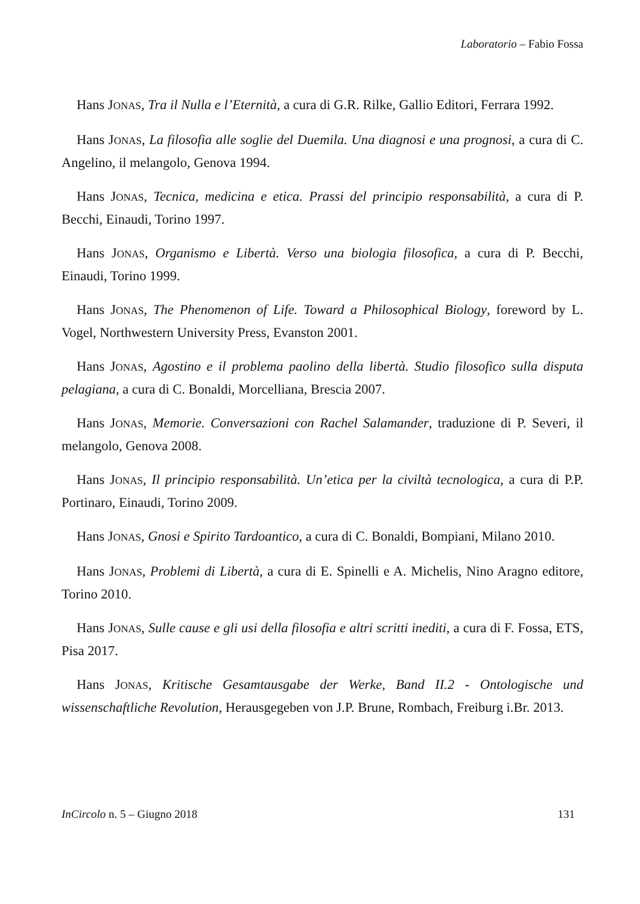Laboratorio – Fabio Fossa
Hans JONAS, Tra il Nulla e l’Eternità, a cura di G.R. Rilke, Gallio Editori, Ferrara 1992.
Hans JONAS, La filosofia alle soglie del Duemila. Una diagnosi e una prognosi, a cura di C. Angelino, il melangolo, Genova 1994.
Hans JONAS, Tecnica, medicina e etica. Prassi del principio responsabilità, a cura di P. Becchi, Einaudi, Torino 1997.
Hans JONAS, Organismo e Libertà. Verso una biologia filosofica, a cura di P. Becchi, Einaudi, Torino 1999.
Hans JONAS, The Phenomenon of Life. Toward a Philosophical Biology, foreword by L. Vogel, Northwestern University Press, Evanston 2001.
Hans JONAS, Agostino e il problema paolino della libertà. Studio filosofico sulla disputa pelagiana, a cura di C. Bonaldi, Morcelliana, Brescia 2007.
Hans JONAS, Memorie. Conversazioni con Rachel Salamander, traduzione di P. Severi, il melangolo, Genova 2008.
Hans JONAS, Il principio responsabilità. Un’etica per la civiltà tecnologica, a cura di P.P. Portinaro, Einaudi, Torino 2009.
Hans JONAS, Gnosi e Spirito Tardoantico, a cura di C. Bonaldi, Bompiani, Milano 2010.
Hans JONAS, Problemi di Libertà, a cura di E. Spinelli e A. Michelis, Nino Aragno editore, Torino 2010.
Hans JONAS, Sulle cause e gli usi della filosofia e altri scritti inediti, a cura di F. Fossa, ETS, Pisa 2017.
Hans JONAS, Kritische Gesamtausgabe der Werke, Band II.2 - Ontologische und wissenschaftliche Revolution, Herausgegeben von J.P. Brune, Rombach, Freiburg i.Br. 2013.
InCircolo n. 5 – Giugno 2018 131